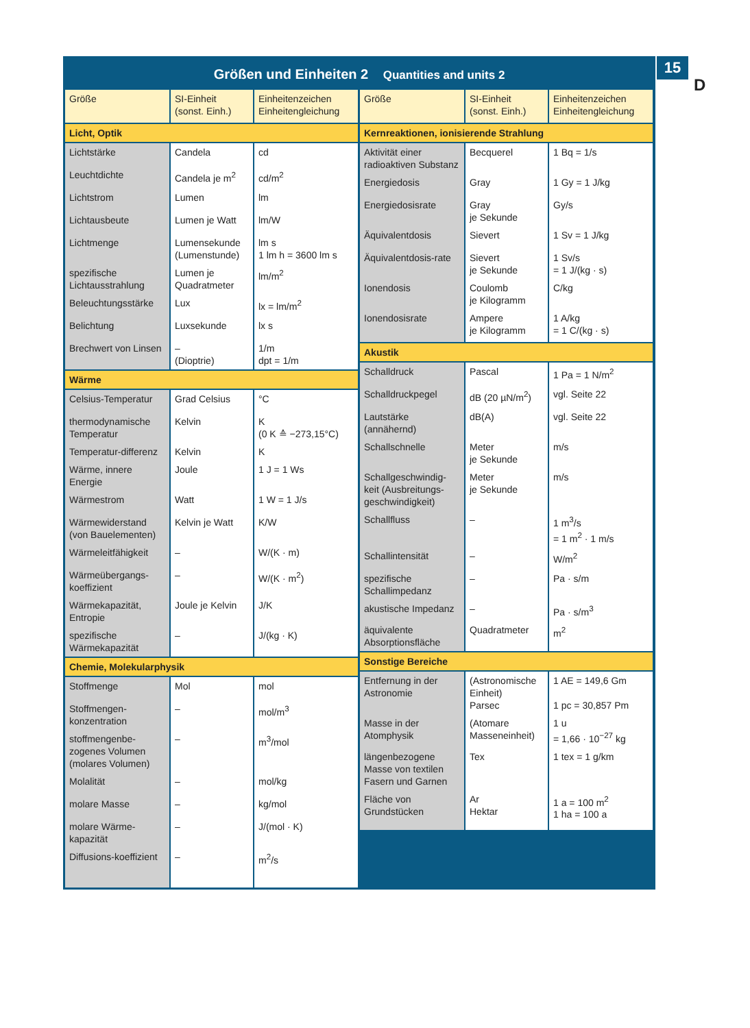15
D
Größen und Einheiten 2 Quantities and units 2
| Größe | SI-Einheit (sonst. Einh.) | Einheitenzeichen Einheitengleichung |
| --- | --- | --- |
| Licht, Optik | | |
| Lichtstärke | Candela | cd |
| Leuchtdichte | Candela je m<sup>2</sup> | cd/m<sup>2</sup> |
| Lichtstrom | Lumen | lm |
| Lichtausbeute | Lumen je Watt | lm/W |
| Lichtmenge | Lumensekunde (Lumenstunde) | lm s 1 lm h = 3600 lm s |
| spezifische Lichtausstrahlung | Lumen je Quadratmeter | lm/m<sup>2</sup> |
| Beleuchtungsstärke | Lux | lx = lm/m<sup>2</sup> |
| Belichtung | Luxsekunde | lx s |
| Brechwert von Linsen | – (Dioptrie) | 1/m dpt = 1/m |
| Wärme | | |
| Celsius-Temperatur | Grad Celsius | °C |
| thermodynamische Temperatur | Kelvin | K (0 K ≙ −273,15°C) |
| Temperatur-differenz | Kelvin | K |
| Wärme, innere Energie | Joule | 1 J = 1 Ws |
| Wärmestrom | Watt | 1 W = 1 J/s |
| Wärmewiderstand (von Bauelementen) | Kelvin je Watt | K/W |
| Wärmeleitfähigkeit | – | W/(K · m) |
| Wärmeübergangs-koeffizient | – | W/(K · m<sup>2</sup>) |
| Wärmekapazität, Entropie | Joule je Kelvin | J/K |
| spezifische Wärmekapazität | – | J/(kg · K) |
| Chemie, Molekularphysik | | |
| Stoffmenge | Mol | mol |
| Stoffmengen-konzentration | – | mol/m<sup>3</sup> |
| stoffmengenbe-zogenes Volumen (molares Volumen) | – | m<sup>3</sup>/mol |
| Molalität | – | mol/kg |
| molare Masse | – | kg/mol |
| molare Wärme-kapazität | – | J/(mol · K) |
| Diffusions-koeffizient | – | m<sup>2</sup>/s |
| Größe | SI-Einheit (sonst. Einh.) | Einheitenzeichen Einheitengleichung |
| --- | --- | --- |
| Kernreaktionen, ionisierende Strahlung | | |
| Aktivität einer radioaktiven Substanz | Becquerel | 1 Bq = 1/s |
| Energiedosis | Gray | 1 Gy = 1 J/kg |
| Energiedosisrate | Gray je Sekunde | Gy/s |
| Äquivalentdosis | Sievert | 1 Sv = 1 J/kg |
| Äquivalentdosis-rate | Sievert je Sekunde | 1 Sv/s = 1 J/(kg · s) |
| Ionendosis | Coulomb je Kilogramm | C/kg |
| Ionendosisrate | Ampere je Kilogramm | 1 A/kg = 1 C/(kg · s) |
| Akustik | | |
| Schalldruck | Pascal | 1 Pa = 1 N/m<sup>2</sup> |
| Schalldruckpegel | dB (20 µN/m<sup>2</sup>) | vgl. Seite 22 |
| Lautstärke (annähernd) | dB(A) | vgl. Seite 22 |
| Schallschnelle | Meter je Sekunde | m/s |
| Schallgeschwindig-keit (Ausbreitungs-geschwindigkeit) | Meter je Sekunde | m/s |
| Schallfluss | – | 1 m<sup>3</sup>/s = 1 m<sup>2</sup> · 1 m/s |
| Schallintensität | – | W/m<sup>2</sup> |
| spezifische Schallimpedanz | – | Pa · s/m |
| akustische Impedanz | – | Pa · s/m<sup>3</sup> |
| äquivalente Absorptionsfläche | Quadratmeter | m<sup>2</sup> |
| Sonstige Bereiche | | |
| Entfernung in der Astronomie | (Astronomische Einheit) Parsec | 1 AE = 149,6 Gm 1 pc = 30,857 Pm |
| Masse in der Atomphysik | (Atomare Masseneinheit) | 1 u = 1,66 · 10<sup>−27</sup> kg |
| längenbezogene Masse von textilen Fasern und Garnen | Tex | 1 tex = 1 g/km |
| Fläche von Grundstücken | Ar Hektar | 1 a = 100 m<sup>2</sup> 1 ha = 100 a |